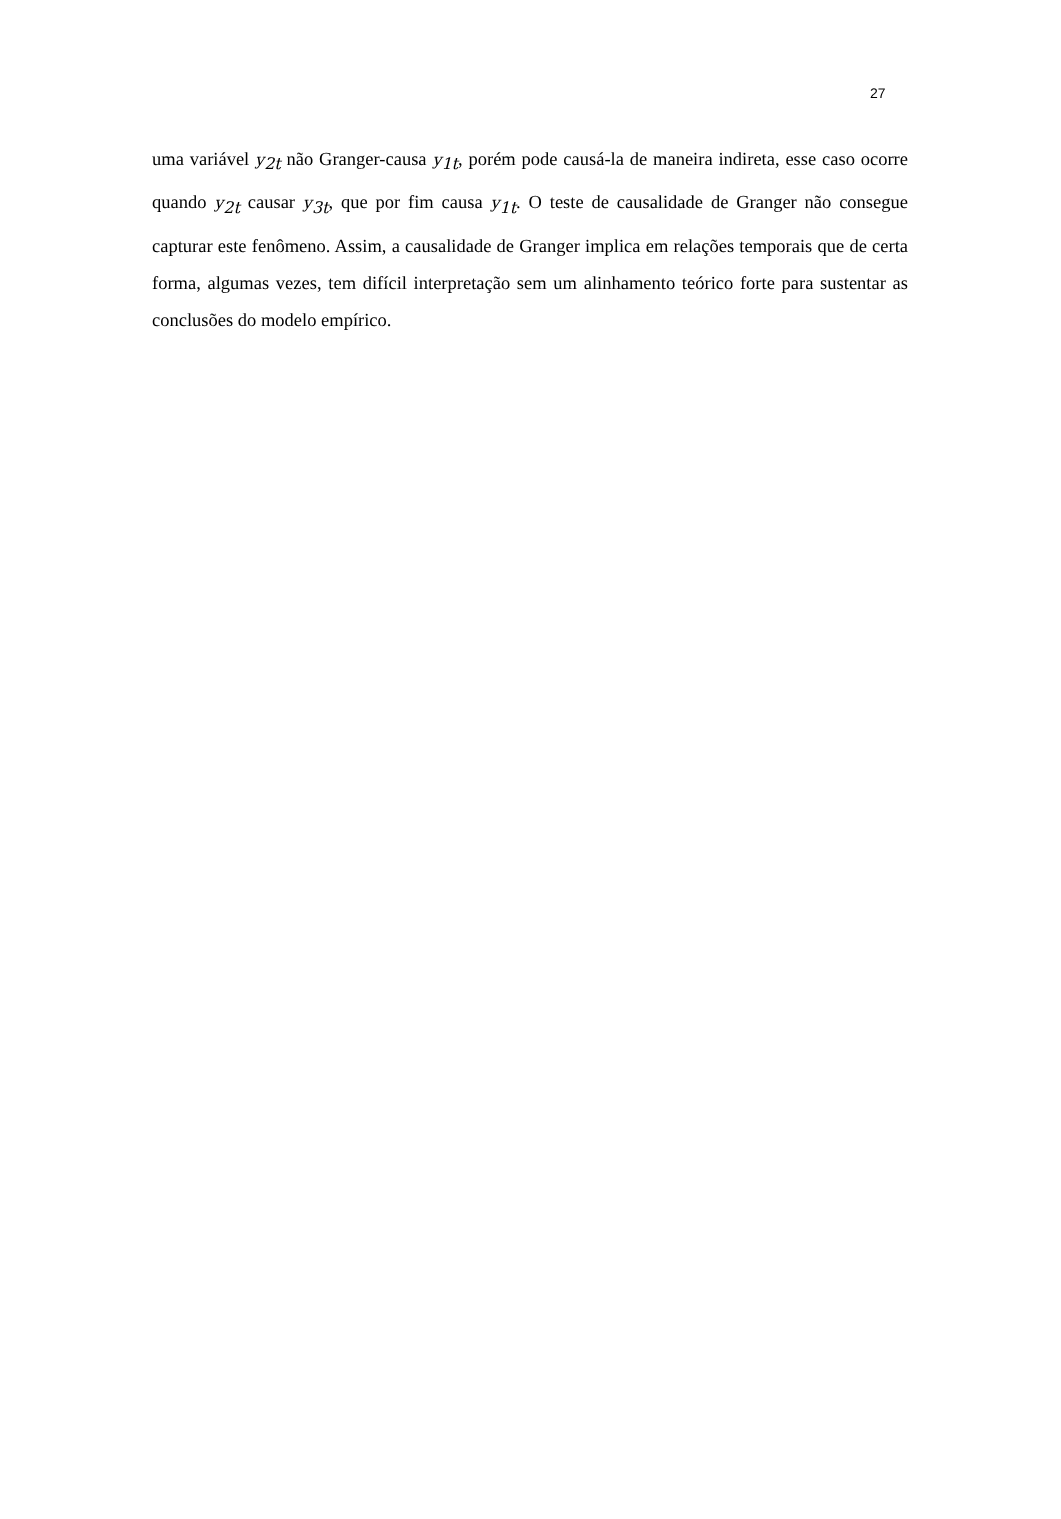27
uma variável y<sub>2t</sub> não Granger-causa y<sub>1t</sub>, porém pode causá-la de maneira indireta, esse caso ocorre quando y<sub>2t</sub> causar y<sub>3t</sub>, que por fim causa y<sub>1t</sub>. O teste de causalidade de Granger não consegue capturar este fenômeno. Assim, a causalidade de Granger implica em relações temporais que de certa forma, algumas vezes, tem difícil interpretação sem um alinhamento teórico forte para sustentar as conclusões do modelo empírico.